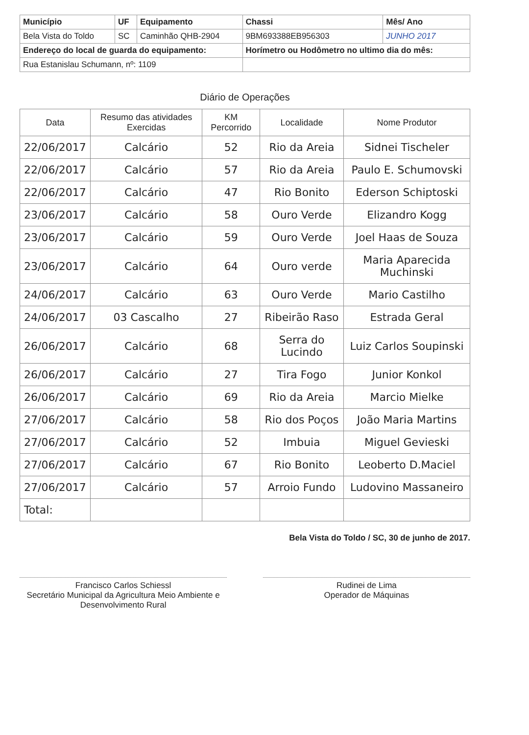| Município | UF | Equipamento | Chassi | Mês/ Ano |
| --- | --- | --- | --- | --- |
| Bela Vista do Toldo | SC | Caminhão QHB-2904 | 9BM693388EB956303 | JUNHO 2017 |
| Endereço do local de guarda do equipamento: | | | Horímetro ou Hodômetro no ultimo dia do mês: | |
| Rua Estanislau Schumann, nº: 1109 | | | | |
Diário de Operações
| Data | Resumo das atividades Exercidas | KM Percorrido | Localidade | Nome Produtor |
| --- | --- | --- | --- | --- |
| 22/06/2017 | Calcário | 52 | Rio da Areia | Sidnei Tischeler |
| 22/06/2017 | Calcário | 57 | Rio da Areia | Paulo E. Schumovski |
| 22/06/2017 | Calcário | 47 | Rio Bonito | Ederson Schiptoski |
| 23/06/2017 | Calcário | 58 | Ouro Verde | Elizandro Kogg |
| 23/06/2017 | Calcário | 59 | Ouro Verde | Joel Haas de Souza |
| 23/06/2017 | Calcário | 64 | Ouro verde | Maria Aparecida Muchinski |
| 24/06/2017 | Calcário | 63 | Ouro Verde | Mario Castilho |
| 24/06/2017 | 03 Cascalho | 27 | Ribeirão Raso | Estrada Geral |
| 26/06/2017 | Calcário | 68 | Serra do Lucindo | Luiz Carlos Soupinski |
| 26/06/2017 | Calcário | 27 | Tira Fogo | Junior Konkol |
| 26/06/2017 | Calcário | 69 | Rio da Areia | Marcio Mielke |
| 27/06/2017 | Calcário | 58 | Rio dos Poços | João Maria Martins |
| 27/06/2017 | Calcário | 52 | Imbuia | Miguel Gevieski |
| 27/06/2017 | Calcário | 67 | Rio Bonito | Leoberto D.Maciel |
| 27/06/2017 | Calcário | 57 | Arroio Fundo | Ludovino Massaneiro |
| Total: | | | | |
Bela Vista do Toldo / SC, 30 de junho de 2017.
Francisco Carlos Schiessl
Secretário Municipal da Agricultura Meio Ambiente e Desenvolvimento Rural
Rudinei de Lima
Operador de Máquinas